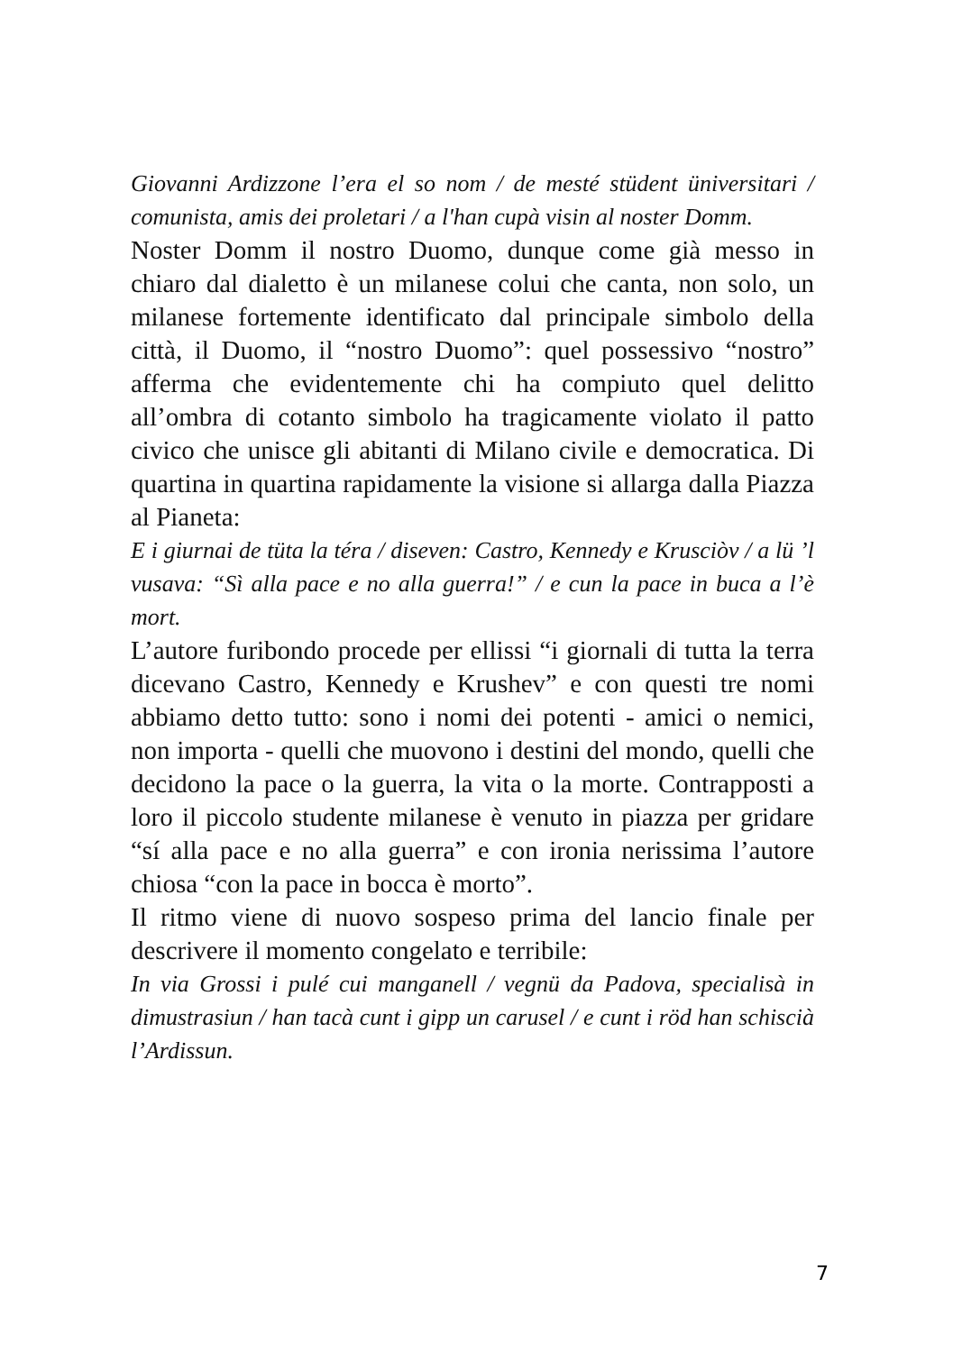Giovanni Ardizzone l’era el so nom / de mesté stüdent üniversitari / comunista, amis dei proletari / a l'han cupà visin al noster Domm.
Noster Domm il nostro Duomo, dunque come già messo in chiaro dal dialetto è un milanese colui che canta, non solo, un milanese fortemente identificato dal principale simbolo della città, il Duomo, il “nostro Duomo”: quel possessivo “nostro” afferma che evidentemente chi ha compiuto quel delitto all’ombra di cotanto simbolo ha tragicamente violato il patto civico che unisce gli abitanti di Milano civile e democratica. Di quartina in quartina rapidamente la visione si allarga dalla Piazza al Pianeta:
E i giurnai de tüta la téra / diseven: Castro, Kennedy e Krusciòv / a lü ’l vusava: “Sì alla pace e no alla guerra!” / e cun la pace in buca a l’è mort.
L’autore furibondo procede per ellissi “i giornali di tutta la terra dicevano Castro, Kennedy e Krushev” e con questi tre nomi abbiamo detto tutto: sono i nomi dei potenti - amici o nemici, non importa - quelli che muovono i destini del mondo, quelli che decidono la pace o la guerra, la vita o la morte. Contrapposti a loro il piccolo studente milanese è venuto in piazza per gridare “sí alla pace e no alla guerra” e con ironia nerissima l’autore chiosa “con la pace in bocca è morto”.
Il ritmo viene di nuovo sospeso prima del lancio finale per descrivere il momento congelato e terribile:
In via Grossi i pulé cui manganell / vegnü da Padova, specialisà in dimustrasiun / han tacà cunt i gipp un carusel / e cunt i röd han schiscià l’Ardissun.
7